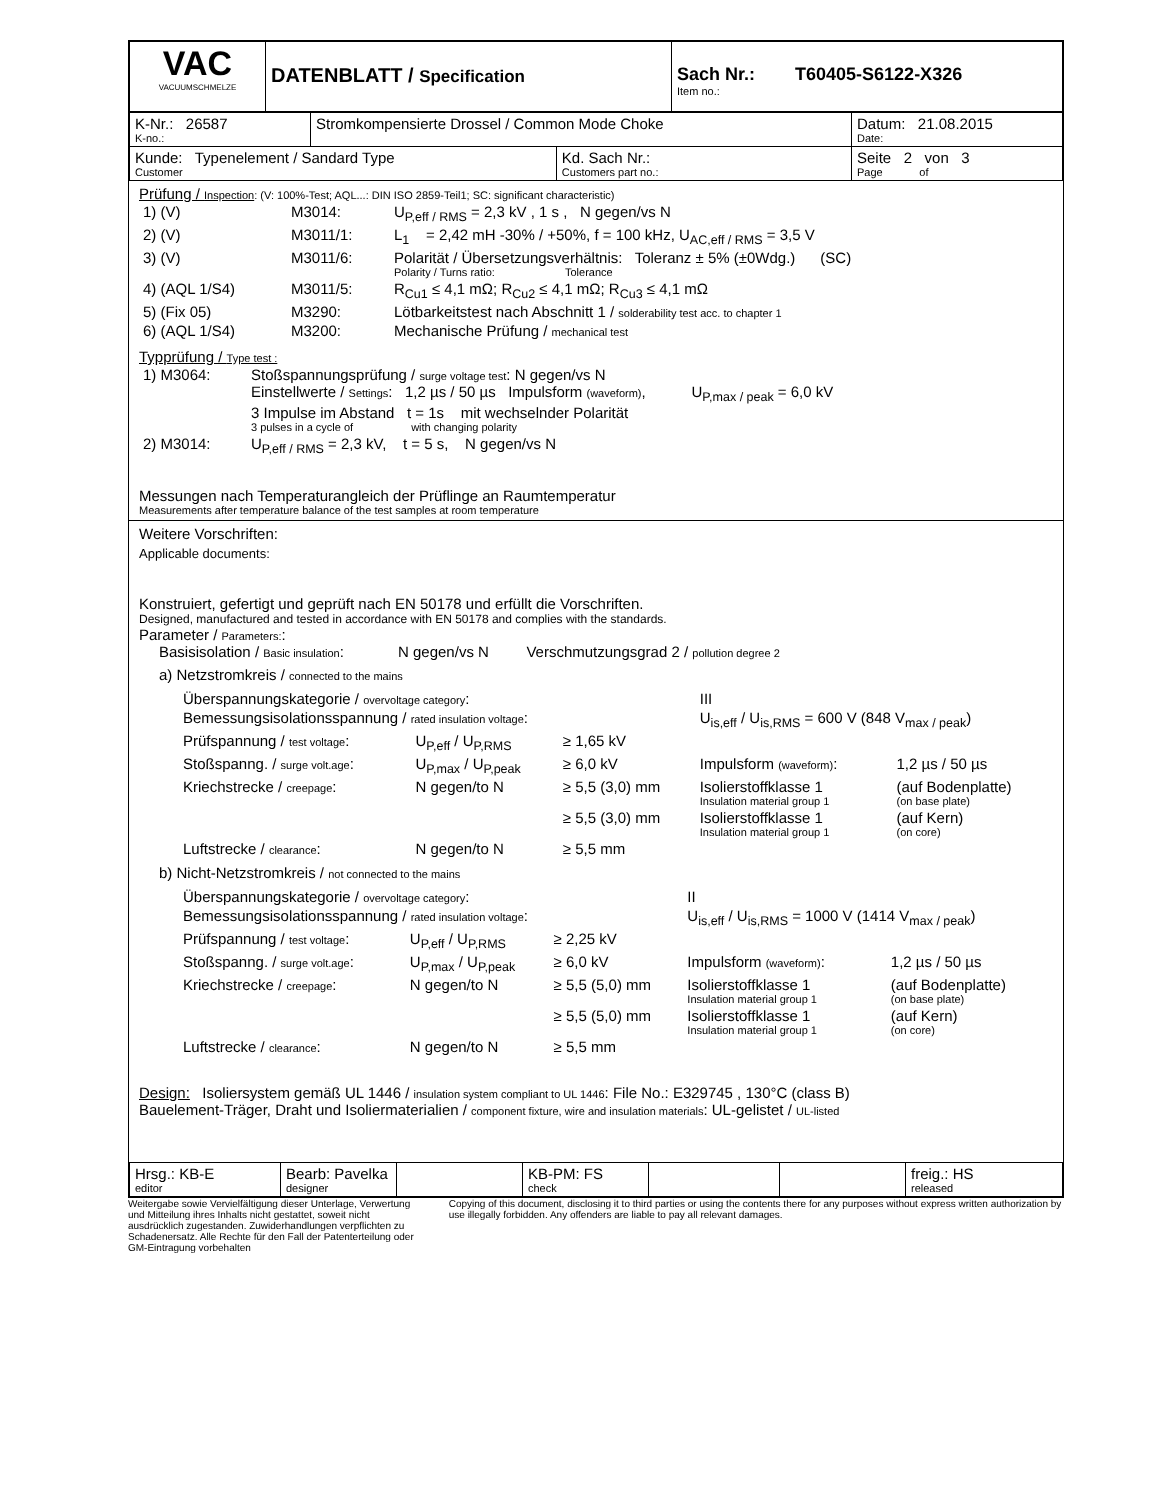| VAC VACUUMSCHMELZE | DATENBLATT / Specification | Sach Nr.: T60405-S6122-X326 Item no.: |
| K-Nr.: 26587 K-no.: | Stromkompensierte Drossel / Common Mode Choke | | Datum: 21.08.2015 Date: |
| Kunde: Typenelement / Sandard Type Customer | | Kd. Sach Nr.: Customers part no.: | Seite 2 von 3 Page of |
Prüfung / Inspection: (V: 100%-Test; AQL...: DIN ISO 2859-Teil1; SC: significant characteristic)
| 1) (V) | M3014: | U<sub>P,eff / RMS</sub> = 2,3 kV , 1 s , N gegen/vs N |
| 2) (V) | M3011/1: | L<sub>1</sub> = 2,42 mH -30% / +50%, f = 100 kHz, U<sub>AC,eff / RMS</sub> = 3,5 V |
| 3) (V) | M3011/6: | Polarität / Übersetzungsverhältnis: Toleranz ± 5% (±0Wdg.) (SC) Polarity / Turns ratio: Tolerance |
| 4) (AQL 1/S4) | M3011/5: | R<sub>Cu1</sub> ≤ 4,1 mΩ; R<sub>Cu2</sub> ≤ 4,1 mΩ; R<sub>Cu3</sub> ≤ 4,1 mΩ |
| 5) (Fix 05) | M3290: | Lötbarkeitstest nach Abschnitt 1 / solderability test acc. to chapter 1 |
| 6) (AQL 1/S4) | M3200: | Mechanische Prüfung / mechanical test |
Typprüfung / Type test :
| 1) M3064: | Stoßspannungsprüfung / surge voltage test : N gegen/vs N Einstellwerte / Settings : 1,2 µs / 50 µs Impulsform (waveform) , U<sub>P,max / peak</sub> = 6,0 kV 3 Impulse im Abstand t = 1s mit wechselnder Polarität 3 pulses in a cycle of with changing polarity |
| 2) M3014: | U<sub>P,eff / RMS</sub> = 2,3 kV, t = 5 s, N gegen/vs N |
Messungen nach Temperaturangleich der Prüflinge an Raumtemperatur
Measurements after temperature balance of the test samples at room temperature
Weitere Vorschriften:
Applicable documents:
Konstruiert, gefertigt und geprüft nach EN 50178 und erfüllt die Vorschriften.
Designed, manufactured and tested in accordance with EN 50178 and complies with the standards.
Parameter / Parameters::
Basisisolation / Basic insulation: N gegen/vs N Verschmutzungsgrad 2 / pollution degree 2
a) Netzstromkreis / connected to the mains
| Überspannungskategorie / overvoltage category : | | | III | |
| Bemessungsisolationsspannung / rated insulation voltage : | | | U<sub>is,eff</sub> / U<sub>is,RMS</sub> = 600 V (848 V<sub>max / peak</sub>) | |
| Prüfspannung / test voltage : | U<sub>P,eff</sub> / U<sub>P,RMS</sub> | ≥ 1,65 kV | | |
| Stoßspanng. / surge volt.age : | U<sub>P,max</sub> / U<sub>P,peak</sub> | ≥ 6,0 kV | Impulsform (waveform) : | 1,2 µs / 50 µs |
| Kriechstrecke / creepage : | N gegen/to N | ≥ 5,5 (3,0) mm | Isolierstoffklasse 1 Insulation material group 1 | (auf Bodenplatte) (on base plate) |
| | | ≥ 5,5 (3,0) mm | Isolierstoffklasse 1 Insulation material group 1 | (auf Kern) (on core) |
| Luftstrecke / clearance : | N gegen/to N | ≥ 5,5 mm | | |
b) Nicht-Netzstromkreis / not connected to the mains
| Überspannungskategorie / overvoltage category : | | | II | |
| Bemessungsisolationsspannung / rated insulation voltage : | | | U<sub>is,eff</sub> / U<sub>is,RMS</sub> = 1000 V (1414 V<sub>max / peak</sub>) | |
| Prüfspannung / test voltage : | U<sub>P,eff</sub> / U<sub>P,RMS</sub> | ≥ 2,25 kV | | |
| Stoßspanng. / surge volt.age : | U<sub>P,max</sub> / U<sub>P,peak</sub> | ≥ 6,0 kV | Impulsform (waveform) : | 1,2 µs / 50 µs |
| Kriechstrecke / creepage : | N gegen/to N | ≥ 5,5 (5,0) mm | Isolierstoffklasse 1 Insulation material group 1 | (auf Bodenplatte) (on base plate) |
| | | ≥ 5,5 (5,0) mm | Isolierstoffklasse 1 Insulation material group 1 | (auf Kern) (on core) |
| Luftstrecke / clearance : | N gegen/to N | ≥ 5,5 mm | | |
Design: Isoliersystem gemäß UL 1446 / insulation system compliant to UL 1446: File No.: E329745 , 130°C (class B)
Bauelement-Träger, Draht und Isoliermaterialien / component fixture, wire and insulation materials: UL-gelistet / UL-listed
| Hrsg.: KB-E editor | Bearb: Pavelka designer | | KB-PM: FS check | | | freig.: HS released |
Weitergabe sowie Vervielfältigung dieser Unterlage, Verwertung und Mitteilung ihres Inhalts nicht gestattet, soweit nicht ausdrücklich zugestanden. Zuwiderhandlungen verpflichten zu Schadenersatz. Alle Rechte für den Fall der Patenterteilung oder GM-Eintragung vorbehalten
Copying of this document, disclosing it to third parties or using the contents there for any purposes without express written authorization by use illegally forbidden. Any offenders are liable to pay all relevant damages.